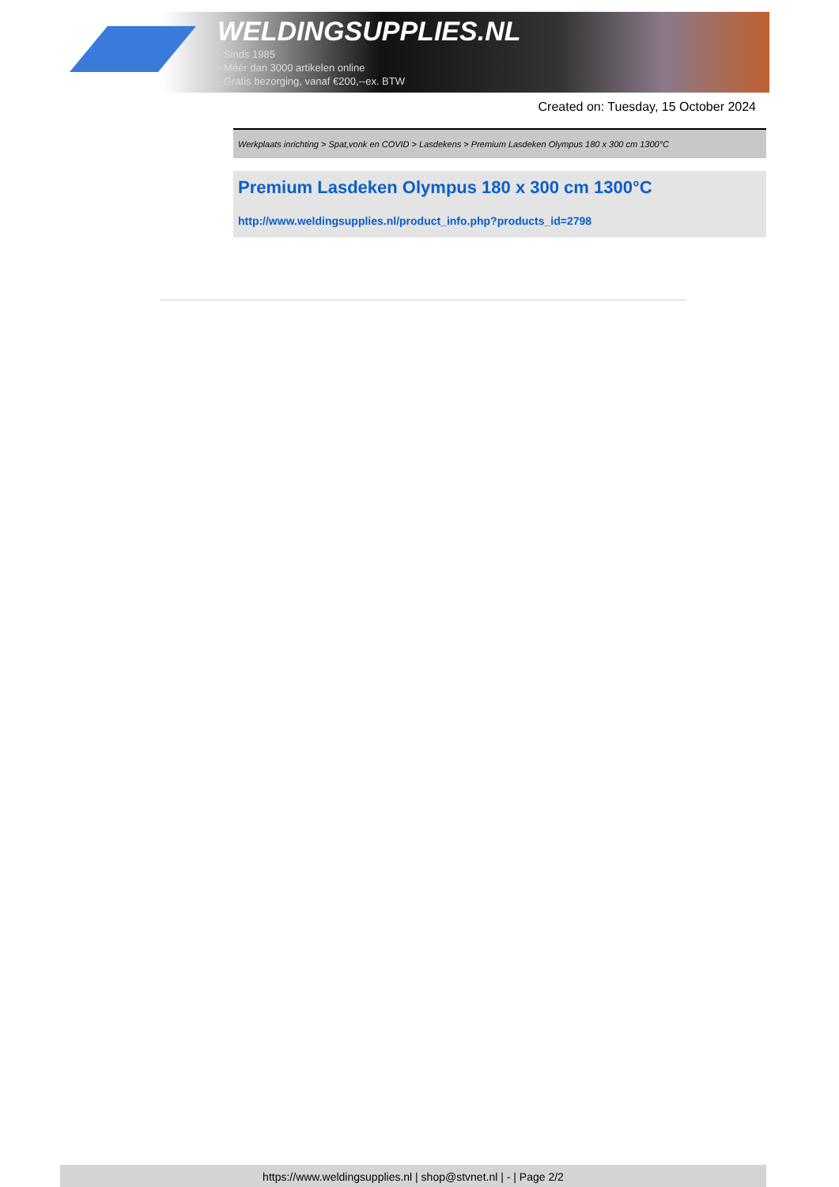WELDINGSUPPLIES.NL
- Sinds 1985
- Méér dan 3000 artikelen online
- Gratis bezorging, vanaf €200,--ex. BTW
Created on: Tuesday, 15 October 2024
Werkplaats inrichting > Spat,vonk en COVID > Lasdekens > Premium Lasdeken Olympus 180 x 300 cm 1300°C
Premium Lasdeken Olympus 180 x 300 cm 1300°C
http://www.weldingsupplies.nl/product_info.php?products_id=2798
https://www.weldingsupplies.nl | shop@stvnet.nl | - | Page 2/2